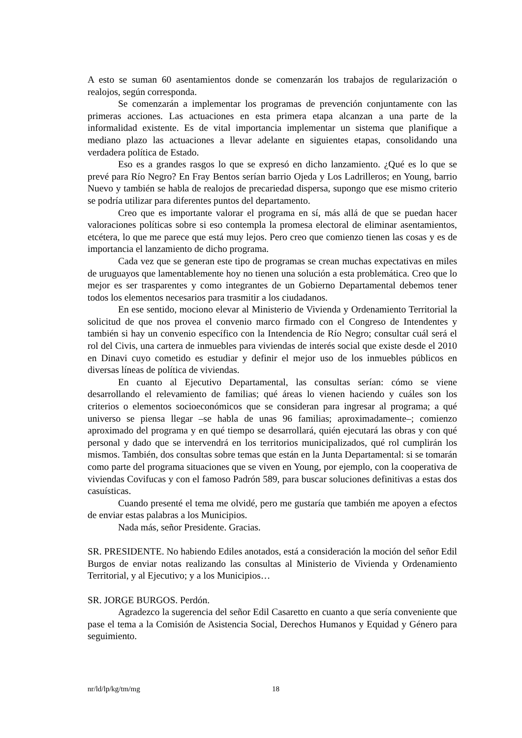A esto se suman 60 asentamientos donde se comenzarán los trabajos de regularización o realojos, según corresponda.
Se comenzarán a implementar los programas de prevención conjuntamente con las primeras acciones. Las actuaciones en esta primera etapa alcanzan a una parte de la informalidad existente. Es de vital importancia implementar un sistema que planifique a mediano plazo las actuaciones a llevar adelante en siguientes etapas, consolidando una verdadera política de Estado.
Eso es a grandes rasgos lo que se expresó en dicho lanzamiento. ¿Qué es lo que se prevé para Río Negro? En Fray Bentos serían barrio Ojeda y Los Ladrilleros; en Young, barrio Nuevo y también se habla de realojos de precariedad dispersa, supongo que ese mismo criterio se podría utilizar para diferentes puntos del departamento.
Creo que es importante valorar el programa en sí, más allá de que se puedan hacer valoraciones políticas sobre si eso contempla la promesa electoral de eliminar asentamientos, etcétera, lo que me parece que está muy lejos. Pero creo que comienzo tienen las cosas y es de importancia el lanzamiento de dicho programa.
Cada vez que se generan este tipo de programas se crean muchas expectativas en miles de uruguayos que lamentablemente hoy no tienen una solución a esta problemática. Creo que lo mejor es ser trasparentes y como integrantes de un Gobierno Departamental debemos tener todos los elementos necesarios para trasmitir a los ciudadanos.
En ese sentido, mociono elevar al Ministerio de Vivienda y Ordenamiento Territorial la solicitud de que nos provea el convenio marco firmado con el Congreso de Intendentes y también si hay un convenio específico con la Intendencia de Río Negro; consultar cuál será el rol del Civis, una cartera de inmuebles para viviendas de interés social que existe desde el 2010 en Dinavi cuyo cometido es estudiar y definir el mejor uso de los inmuebles públicos en diversas líneas de política de viviendas.
En cuanto al Ejecutivo Departamental, las consultas serían: cómo se viene desarrollando el relevamiento de familias; qué áreas lo vienen haciendo y cuáles son los criterios o elementos socioeconómicos que se consideran para ingresar al programa; a qué universo se piensa llegar –se habla de unas 96 familias; aproximadamente–; comienzo aproximado del programa y en qué tiempo se desarrollará, quién ejecutará las obras y con qué personal y dado que se intervendrá en los territorios municipalizados, qué rol cumplirán los mismos. También, dos consultas sobre temas que están en la Junta Departamental: si se tomarán como parte del programa situaciones que se viven en Young, por ejemplo, con la cooperativa de viviendas Covifucas y con el famoso Padrón 589, para buscar soluciones definitivas a estas dos casuísticas.
Cuando presenté el tema me olvidé, pero me gustaría que también me apoyen a efectos de enviar estas palabras a los Municipios.
Nada más, señor Presidente. Gracias.
SR. PRESIDENTE. No habiendo Ediles anotados, está a consideración la moción del señor Edil Burgos de enviar notas realizando las consultas al Ministerio de Vivienda y Ordenamiento Territorial, y al Ejecutivo; y a los Municipios…
SR. JORGE BURGOS. Perdón.
Agradezco la sugerencia del señor Edil Casaretto en cuanto a que sería conveniente que pase el tema a la Comisión de Asistencia Social, Derechos Humanos y Equidad y Género para seguimiento.
nr/ld/lp/kg/tm/mg 18